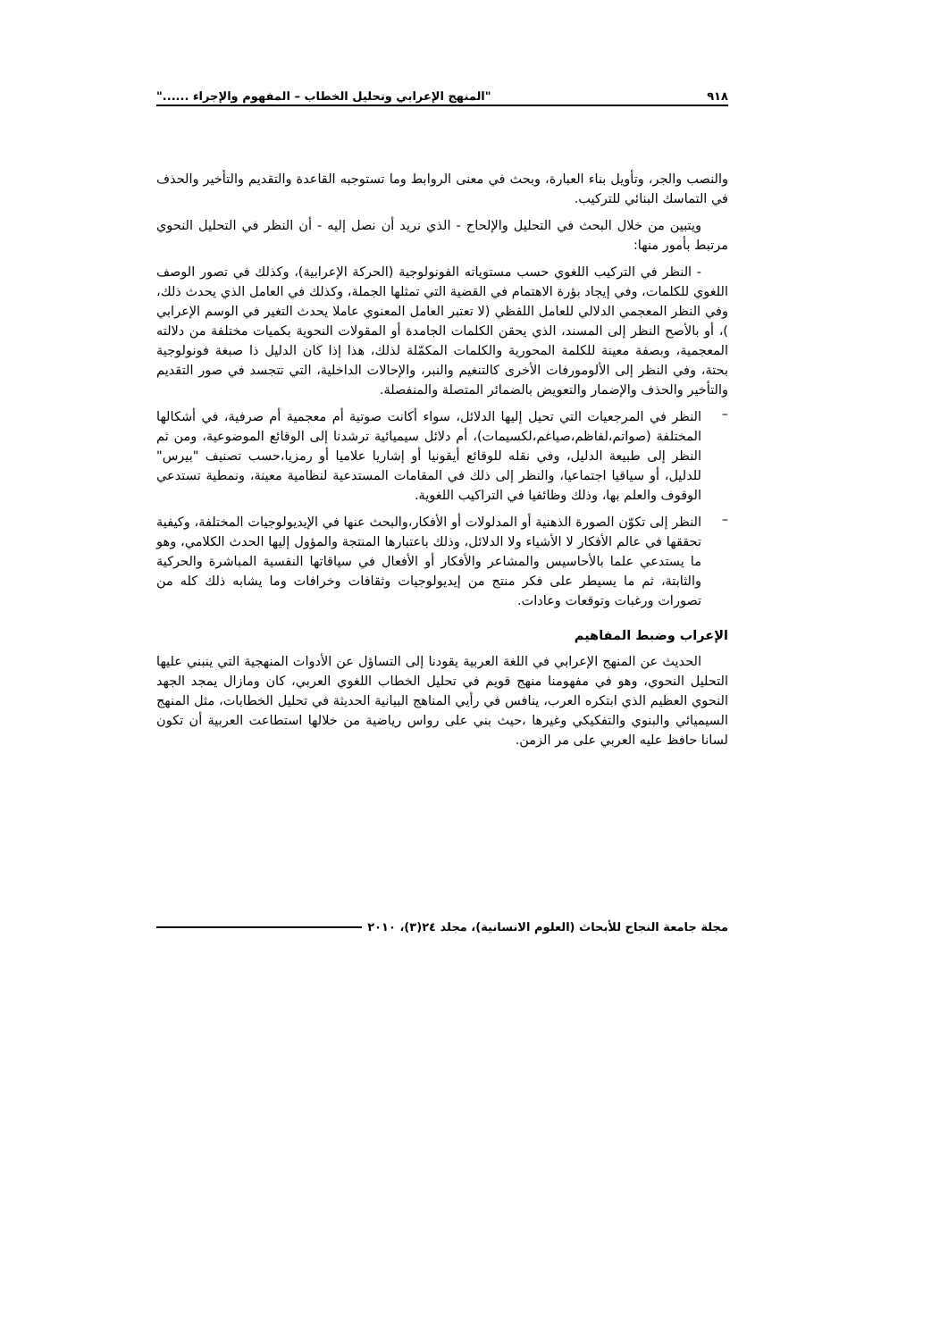٩١٨ "المنهج الإعرابي وتحليل الخطاب – المفهوم والإجراء ......"
والنصب والجر، وتأويل بناء العبارة، وبحث في معنى الروابط وما تستوجبه القاعدة والتقديم والتأخير والحذف في التماسك البنائي للتركيب.
ويتبين من خلال البحث في التحليل والإلحاح - الذي نريد أن نصل إليه - أن النظر في التحليل النحوي مرتبط بأمور منها:
- النظر في التركيب اللغوي حسب مستوياته الفونولوجية (الحركة الإعرابية)، وكذلك في تصور الوصف اللغوي للكلمات، وفي إيجاد بؤرة الاهتمام في القضية التي تمثلها الجملة، وكذلك في العامل الذي يحدث ذلك، وفي النظر المعجمي الدلالي للعامل اللفظي (لا تعتبر العامل المعنوي عاملا يحدث التغير في الوسم الإعرابي )، أو بالأصح النظر إلى المسند، الذي يحقن الكلمات الجامدة أو المقولات النحوية بكميات مختلفة من دلالته المعجمية، وبصفة معينة للكلمة المحورية والكلمات المكمّلة لذلك، هذا إذا كان الدليل ذا صبغة فونولوجية بحتة، وفي النظر إلى الألومورفات الأخرى كالتنغيم والنبر، والإحالات الداخلية، التي تتجسد في صور التقديم والتأخير والحذف والإضمار والتعويض بالضمائر المتصلة والمنفصلة.
–
النظر في المرجعيات التي تحيل إليها الدلائل، سواء أكانت صوتية أم معجمية أم صرفية، في أشكالها المختلفة (صواتم،لفاظم،صياغم،لكسيمات)، أم دلائل سيميائية ترشدنا إلى الوقائع الموضوعية، ومن ثم النظر إلى طبيعة الدليل، وفي نقله للوقائع أيقونيا أو إشاريا علاميا أو رمزيا،حسب تصنيف "بيرس" للدليل، أو سياقيا اجتماعيا، والنظر إلى ذلك في المقامات المستدعية لنظامية معينة، ونمطية تستدعي الوقوف والعلم بها، وذلك وظائفيا في التراكيب اللغوية.
–
النظر إلى تكوّن الصورة الذهنية أو المدلولات أو الأفكار،والبحث عنها في الإيديولوجيات المختلفة، وكيفية تحققها في عالم الأفكار لا الأشياء ولا الدلائل، وذلك باعتبارها المنتجة والمؤول إليها الحدث الكلامي، وهو ما يستدعي علما بالأحاسيس والمشاعر والأفكار أو الأفعال في سياقاتها النفسية المباشرة والحركية والثابتة، ثم ما يسيطر على فكر منتج من إيديولوجيات وثقافات وخرافات وما يشابه ذلك كله من تصورات ورغبات وتوقعات وعادات.
الإعراب وضبط المفاهيم
الحديث عن المنهج الإعرابي في اللغة العربية يقودنا إلى التساؤل عن الأدوات المنهجية التي ينبني عليها التحليل النحوي، وهو في مفهومنا منهج قويم في تحليل الخطاب اللغوي العربي، كان ومازال يمجد الجهد النحوي العظيم الذي ابتكره العرب، ينافس في رأيي المناهج البيانية الحديثة في تحليل الخطابات، مثل المنهج السيميائي والبنوي والتفكيكي وغيرها ،حيث بني على رواس رياضية من خلالها استطاعت العربية أن تكون لسانا حافظ عليه العربي على مر الزمن.
مجلة جامعة النجاح للأبحاث (العلوم الانسانية)، مجلد ٢٤(٣)، ٢٠١٠